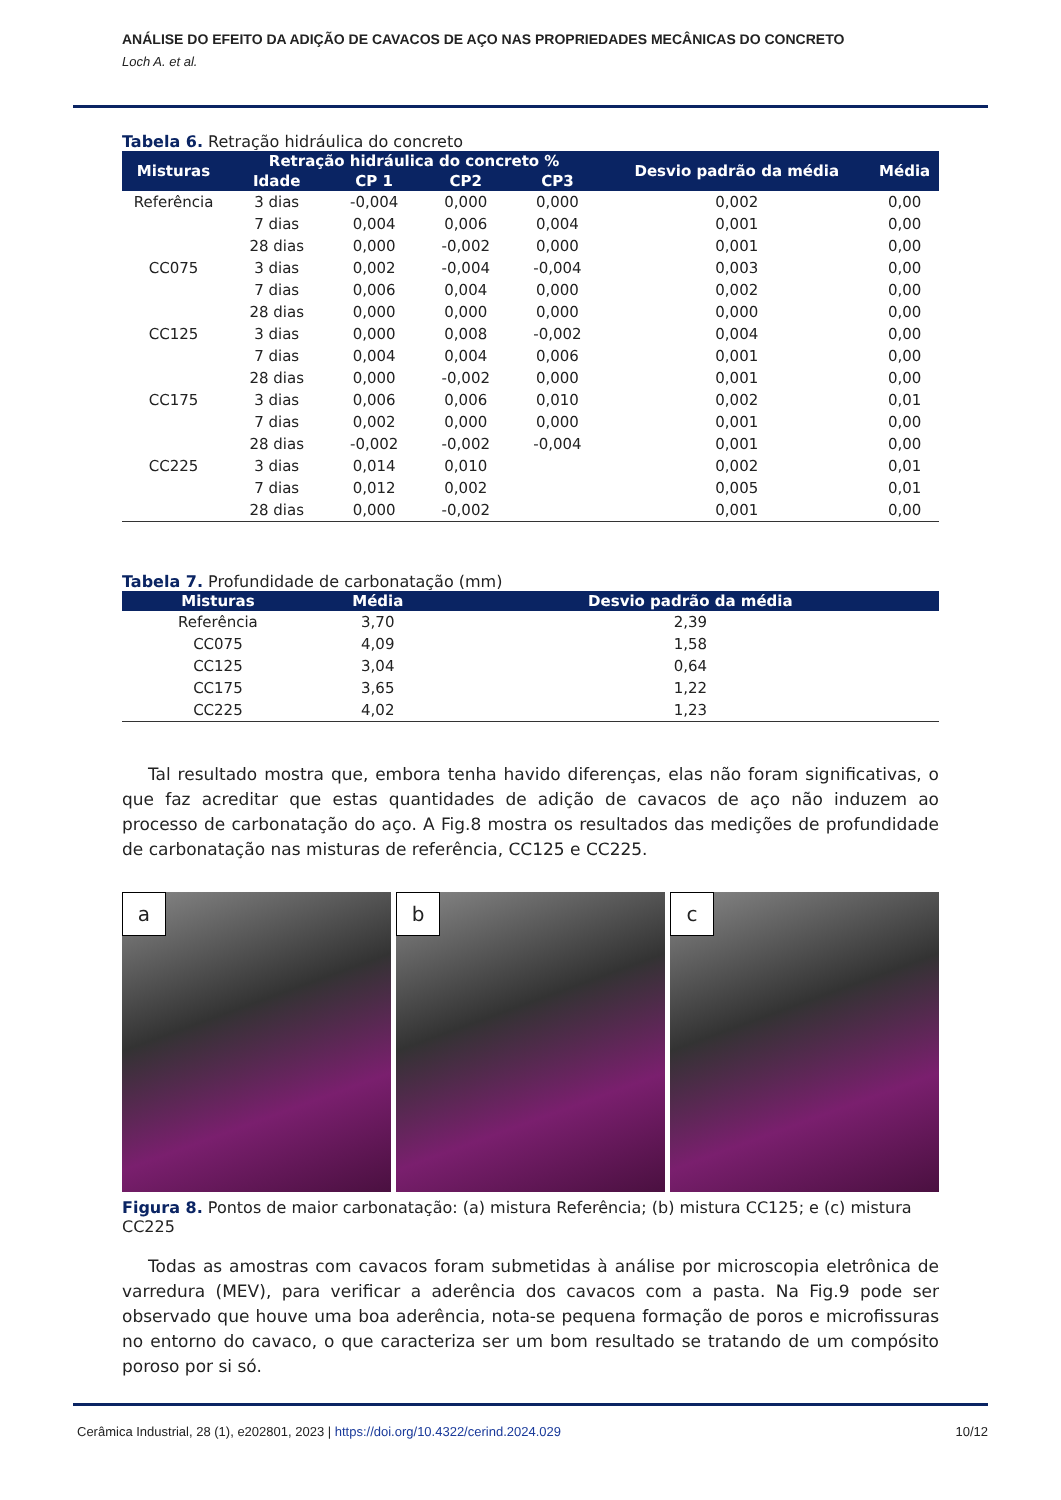ANÁLISE DO EFEITO DA ADIÇÃO DE CAVACOS DE AÇO NAS PROPRIEDADES MECÂNICAS DO CONCRETO
Loch A. et al.
Tabela 6. Retração hidráulica do concreto
| Misturas | Retração hidráulica do concreto % | | | | Desvio padrão da média | Média |
| --- | --- | --- | --- | --- | --- | --- |
| | Idade | CP 1 | CP2 | CP3 | | |
| Referência | 3 dias | -0,004 | 0,000 | 0,000 | 0,002 | 0,00 |
| | 7 dias | 0,004 | 0,006 | 0,004 | 0,001 | 0,00 |
| | 28 dias | 0,000 | -0,002 | 0,000 | 0,001 | 0,00 |
| CC075 | 3 dias | 0,002 | -0,004 | -0,004 | 0,003 | 0,00 |
| | 7 dias | 0,006 | 0,004 | 0,000 | 0,002 | 0,00 |
| | 28 dias | 0,000 | 0,000 | 0,000 | 0,000 | 0,00 |
| CC125 | 3 dias | 0,000 | 0,008 | -0,002 | 0,004 | 0,00 |
| | 7 dias | 0,004 | 0,004 | 0,006 | 0,001 | 0,00 |
| | 28 dias | 0,000 | -0,002 | 0,000 | 0,001 | 0,00 |
| CC175 | 3 dias | 0,006 | 0,006 | 0,010 | 0,002 | 0,01 |
| | 7 dias | 0,002 | 0,000 | 0,000 | 0,001 | 0,00 |
| | 28 dias | -0,002 | -0,002 | -0,004 | 0,001 | 0,00 |
| CC225 | 3 dias | 0,014 | 0,010 | | 0,002 | 0,01 |
| | 7 dias | 0,012 | 0,002 | | 0,005 | 0,01 |
| | 28 dias | 0,000 | -0,002 | | 0,001 | 0,00 |
Tabela 7. Profundidade de carbonatação (mm)
| Misturas | Média | Desvio padrão da média |
| --- | --- | --- |
| Referência | 3,70 | 2,39 |
| CC075 | 4,09 | 1,58 |
| CC125 | 3,04 | 0,64 |
| CC175 | 3,65 | 1,22 |
| CC225 | 4,02 | 1,23 |
Tal resultado mostra que, embora tenha havido diferenças, elas não foram significativas, o que faz acreditar que estas quantidades de adição de cavacos de aço não induzem ao processo de carbonatação do aço. A Fig.8 mostra os resultados das medições de profundidade de carbonatação nas misturas de referência, CC125 e CC225.
a
b
c
Figura 8. Pontos de maior carbonatação: (a) mistura Referência; (b) mistura CC125; e (c) mistura CC225
Todas as amostras com cavacos foram submetidas à análise por microscopia eletrônica de varredura (MEV), para verificar a aderência dos cavacos com a pasta. Na Fig.9 pode ser observado que houve uma boa aderência, nota-se pequena formação de poros e microfissuras no entorno do cavaco, o que caracteriza ser um bom resultado se tratando de um compósito poroso por si só.
Cerâmica Industrial, 28 (1), e202801, 2023 | https://doi.org/10.4322/cerind.2024.029 10/12